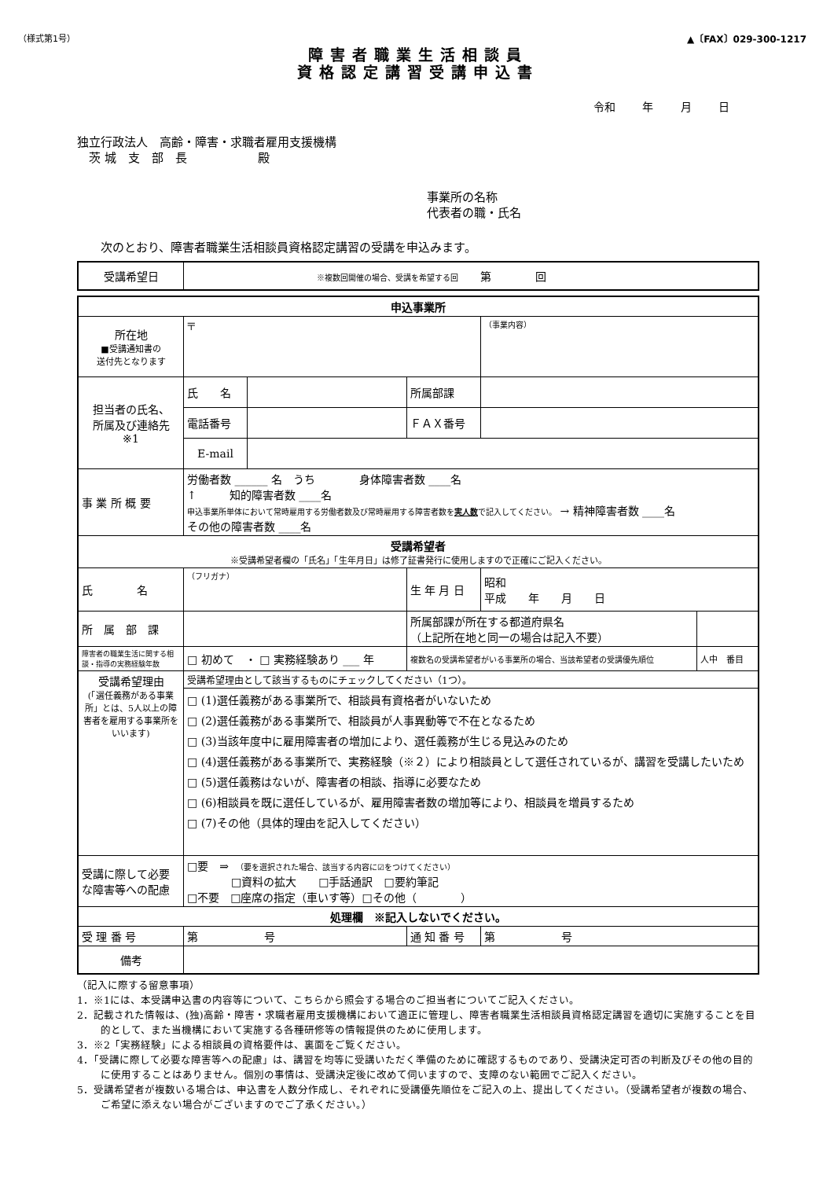（様式第1号） ▲〔FAX〕029-300-1217
障害者職業生活相談員
資格認定講習受講申込書
令和 年 月 日
独立行政法人　高齢・障害・求職者雇用支援機構
　茨 城　支　部　長　　　　　　殿
事業所の名称
代表者の職・氏名
次のとおり、障害者職業生活相談員資格認定講習の受講を申込みます。
| 受講希望日 | ※複数回開催の場合、受講を希望する回 第 回 |
| 申込事業所 | | | | | |
| 所在地 ■受講通知書の 送付先となります | 〒 | | | （事業内容） | |
| 担当者の氏名、 所属及び連絡先 ※1 | 氏 名 | | 所属部課 | | |
| | 電話番号 | | ＦＡＸ番号 | | |
| | E-mail | | | | |
| 事 業 所 概 要 | 労働者数 ______ 名 うち 身体障害者数 ____名 ↑ 知的障害者数 ____名 申込事業所単体において常時雇用する労働者数及び常時雇用する障害者数を 実人数 で記入してください。 → 精神障害者数 ____名 その他の障害者数 ____名 | | | | |
| 受講希望者 ※受講希望者欄の「氏名」「生年月日」は修了証書発行に使用しますので正確にご記入ください。 | | | | | |
| 氏 名 | （フリガナ） | | 生 年 月 日 | 昭和 平成 年 月 日 | |
| 所 属 部 課 | | | 所属部課が所在する都道府県名 （上記所在地と同一の場合は記入不要） | | |
| 障害者の職業生活に関する相談・指導の実務経験年数 | □ 初めて ・ □ 実務経験あり ___ 年 | | 複数名の受講希望者がいる事業所の場合、当該希望者の受講優先順位 | | 人中 番目 |
| 受講希望理由 (「選任義務がある事業所」とは、5人以上の障害者を雇用する事業所をいいます) | 受講希望理由として該当するものにチェックしてください（1つ）。 | | | | |
| | □ (1)選任義務がある事業所で、相談員有資格者がいないため □ (2)選任義務がある事業所で、相談員が人事異動等で不在となるため □ (3)当該年度中に雇用障害者の増加により、選任義務が生じる見込みのため □ (4)選任義務がある事業所で、実務経験（※２）により相談員として選任されているが、講習を受講したいため □ (5)選任義務はないが、障害者の相談、指導に必要なため □ (6)相談員を既に選任しているが、雇用障害者数の増加等により、相談員を増員するため □ (7)その他（具体的理由を記入してください） | | | | |
| 受講に際して必要な障害等への配慮 | □要 ⇒ （要を選択された場合、該当する内容に☑をつけてください） □資料の拡大 □手話通訳 □要約筆記 □不要 □座席の指定（車いす等）□その他（ ） | | | | |
| 処理欄 ※記入しないでください。 | | | | | |
| 受 理 番 号 | 第 号 | | 通 知 番 号 | 第 号 | |
| 備考 | | | | | |
（記入に際する留意事項）
1．※1には、本受講申込書の内容等について、こちらから照会する場合のご担当者についてご記入ください。
2．記載された情報は、(独)高齢・障害・求職者雇用支援機構において適正に管理し、障害者職業生活相談員資格認定講習を適切に実施することを目的として、また当機構において実施する各種研修等の情報提供のために使用します。
3．※2「実務経験」による相談員の資格要件は、裏面をご覧ください。
4．「受講に際して必要な障害等への配慮」は、講習を均等に受講いただく準備のために確認するものであり、受講決定可否の判断及びその他の目的に使用することはありません。個別の事情は、受講決定後に改めて伺いますので、支障のない範囲でご記入ください。
5．受講希望者が複数いる場合は、申込書を人数分作成し、それぞれに受講優先順位をご記入の上、提出してください。（受講希望者が複数の場合、ご希望に添えない場合がございますのでご了承ください。）